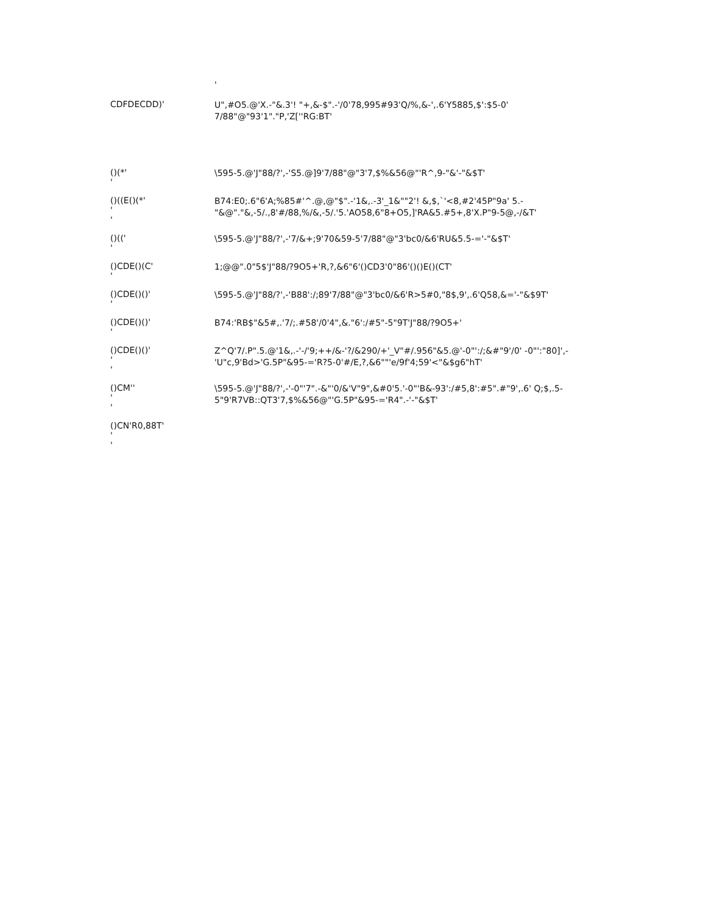'
CDFDECDD)'
U",#O5.@'X.-"&.3'! "+,&-$".-'/0'78,995#93'Q/%,&-',.6'Y5885,$':$5-0' 7/88"@"93'1"."P,'Z[''RG:BT'
()(*'
'
\595-5.@'J"88/?',-'S5.@]9'7/88"@"3'7,$%&56@"'R^,9-"&'-"&$T'
()((E()(*'
'
'
B74:E0;.6"6'A;%85#'^.@,@"$".-'1&,.-3'_1&""2'! &,$,`'<8,#2'45P"9a' 5.-"&@"."&,-5/.,8'#/88,%/&,-5/.'5.'AO58,6"8+O5,]'RA&5.#5+,8'X.P"9-5@,-/&T'
()(('
'
\595-5.@'J"88/?',-'7/&+;9'70&59-5'7/88"@"3'bc0/&6'RU&5.5-='-"&$T'
()CDE()(C'
'
1;@@".0"5$'J"88/?9O5+'R,?,&6"6'()CD3'0"86'()()E()(CT'
()CDE()()'
'
\595-5.@'J"88/?',-'B88':/;89'7/88"@"3'bc0/&6'R>5#0,"8$,9',.6'Q58,&='-"&$9T'
()CDE()()'
'
B74:'RB$"&5#,.'7/;.#58'/0'4",&."6':/#5"-5"9T'J"88/?9O5+'
()CDE()()'
'
'
Z^Q'7/.P".5.@'1&,.-'-/'9;++/&-'?/&290/+'_V"#/.956"&5.@'-0"':/;&#"9'/0' -0"':"80]',-'U"c,9'Bd>'G.5P"&95-='R?5-0'#/E,?,&6""'e/9f'4;59'<"&$g6"hT'
()CM''
'
'
\595-5.@'J"88/?',-'-0"'7".-&"'0/&'V"9",&#0'5.'-0"'B&-93':/#5,8':#5".#"9',.6' Q;$,.5-5"9'R7VB::QT3'7,$%&56@"'G.5P"&95-='R4".-'-"&$T'
()CN'R0,88T'
'
'